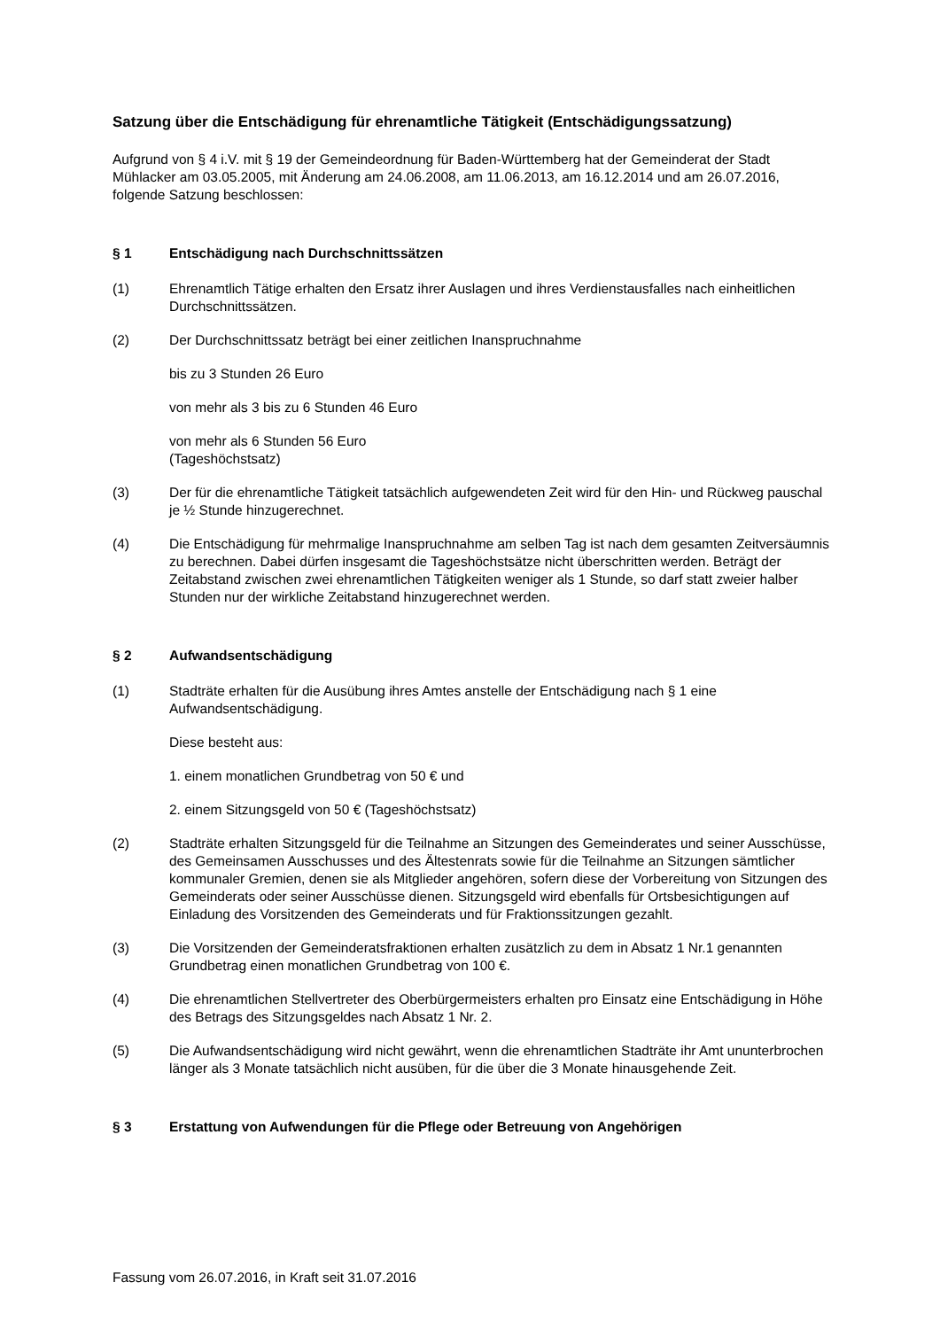Satzung über die Entschädigung für ehrenamtliche Tätigkeit (Entschädigungssatzung)
Aufgrund von § 4 i.V. mit § 19 der Gemeindeordnung für Baden-Württemberg hat der Gemeinderat der Stadt Mühlacker am 03.05.2005, mit Änderung am 24.06.2008, am 11.06.2013, am 16.12.2014 und am 26.07.2016, folgende Satzung beschlossen:
§ 1 Entschädigung nach Durchschnittssätzen
(1) Ehrenamtlich Tätige erhalten den Ersatz ihrer Auslagen und ihres Verdienstausfalles nach einheitlichen Durchschnittssätzen.
(2) Der Durchschnittssatz beträgt bei einer zeitlichen Inanspruchnahme
bis zu 3 Stunden 26 Euro
von mehr als 3 bis zu 6 Stunden 46 Euro
von mehr als 6 Stunden 56 Euro
(Tageshöchstsatz)
(3) Der für die ehrenamtliche Tätigkeit tatsächlich aufgewendeten Zeit wird für den Hin- und Rückweg pauschal je ½ Stunde hinzugerechnet.
(4) Die Entschädigung für mehrmalige Inanspruchnahme am selben Tag ist nach dem gesamten Zeitversäumnis zu berechnen. Dabei dürfen insgesamt die Tageshöchstsätze nicht überschritten werden. Beträgt der Zeitabstand zwischen zwei ehrenamtlichen Tätigkeiten weniger als 1 Stunde, so darf statt zweier halber Stunden nur der wirkliche Zeitabstand hinzugerechnet werden.
§ 2 Aufwandsentschädigung
(1) Stadträte erhalten für die Ausübung ihres Amtes anstelle der Entschädigung nach § 1 eine Aufwandsentschädigung.
Diese besteht aus:
1. einem monatlichen Grundbetrag von 50 € und
2. einem Sitzungsgeld von 50 € (Tageshöchstsatz)
(2) Stadträte erhalten Sitzungsgeld für die Teilnahme an Sitzungen des Gemeinderates und seiner Ausschüsse, des Gemeinsamen Ausschusses und des Ältestenrats sowie für die Teilnahme an Sitzungen sämtlicher kommunaler Gremien, denen sie als Mitglieder angehören, sofern diese der Vorbereitung von Sitzungen des Gemeinderats oder seiner Ausschüsse dienen. Sitzungsgeld wird ebenfalls für Ortsbesichtigungen auf Einladung des Vorsitzenden des Gemeinderats und für Fraktionssitzungen gezahlt.
(3) Die Vorsitzenden der Gemeinderatsfraktionen erhalten zusätzlich zu dem in Absatz 1 Nr.1 genannten Grundbetrag einen monatlichen Grundbetrag von 100 €.
(4) Die ehrenamtlichen Stellvertreter des Oberbürgermeisters erhalten pro Einsatz eine Entschädigung in Höhe des Betrags des Sitzungsgeldes nach Absatz 1 Nr. 2.
(5) Die Aufwandsentschädigung wird nicht gewährt, wenn die ehrenamtlichen Stadträte ihr Amt ununterbrochen länger als 3 Monate tatsächlich nicht ausüben, für die über die 3 Monate hinausgehende Zeit.
§ 3 Erstattung von Aufwendungen für die Pflege oder Betreuung von Angehörigen
Fassung vom 26.07.2016, in Kraft seit 31.07.2016